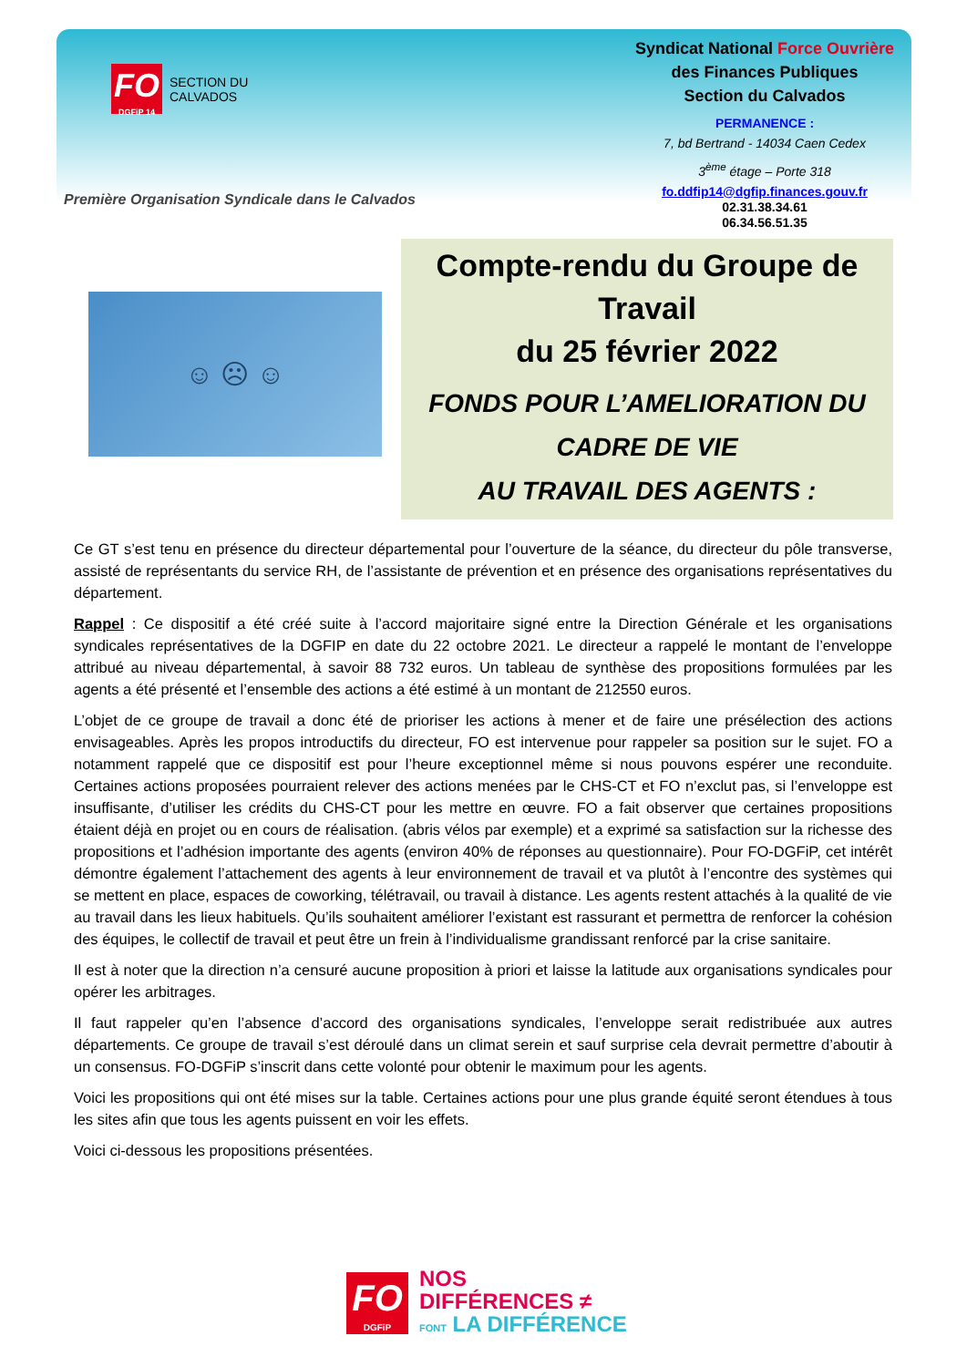FO
DGFiP 14
SECTION DU
CALVADOS
Première Organisation Syndicale dans le Calvados
Syndicat National Force Ouvrière
des Finances Publiques
Section du Calvados
PERMANENCE :
7, bd Bertrand - 14034 Caen Cedex
3<sup>ème</sup> étage – Porte 318
fo.ddfip14@dgfip.finances.gouv.fr
02.31.38.34.61
06.34.56.51.35
☺ ☹ ☺
Compte-rendu du Groupe de Travail
du 25 février 2022
FONDS POUR L’AMELIORATION DU CADRE DE VIE
AU TRAVAIL DES AGENTS :
Ce GT s’est tenu en présence du directeur départemental pour l’ouverture de la séance, du directeur du pôle transverse, assisté de représentants du service RH, de l’assistante de prévention et en présence des organisations représentatives du département.
Rappel : Ce dispositif a été créé suite à l’accord majoritaire signé entre la Direction Générale et les organisations syndicales représentatives de la DGFIP en date du 22 octobre 2021. Le directeur a rappelé le montant de l’enveloppe attribué au niveau départemental, à savoir 88 732 euros. Un tableau de synthèse des propositions formulées par les agents a été présenté et l’ensemble des actions a été estimé à un montant de 212550 euros.
L’objet de ce groupe de travail a donc été de prioriser les actions à mener et de faire une présélection des actions envisageables. Après les propos introductifs du directeur, FO est intervenue pour rappeler sa position sur le sujet. FO a notamment rappelé que ce dispositif est pour l’heure exceptionnel même si nous pouvons espérer une reconduite. Certaines actions proposées pourraient relever des actions menées par le CHS-CT et FO n’exclut pas, si l’enveloppe est insuffisante, d’utiliser les crédits du CHS-CT pour les mettre en œuvre. FO a fait observer que certaines propositions étaient déjà en projet ou en cours de réalisation. (abris vélos par exemple) et a exprimé sa satisfaction sur la richesse des propositions et l’adhésion importante des agents (environ 40% de réponses au questionnaire). Pour FO-DGFiP, cet intérêt démontre également l’attachement des agents à leur environnement de travail et va plutôt à l’encontre des systèmes qui se mettent en place, espaces de coworking, télétravail, ou travail à distance. Les agents restent attachés à la qualité de vie au travail dans les lieux habituels. Qu’ils souhaitent améliorer l’existant est rassurant et permettra de renforcer la cohésion des équipes, le collectif de travail et peut être un frein à l’individualisme grandissant renforcé par la crise sanitaire.
Il est à noter que la direction n’a censuré aucune proposition à priori et laisse la latitude aux organisations syndicales pour opérer les arbitrages.
Il faut rappeler qu’en l’absence d’accord des organisations syndicales, l’enveloppe serait redistribuée aux autres départements. Ce groupe de travail s’est déroulé dans un climat serein et sauf surprise cela devrait permettre d’aboutir à un consensus. FO-DGFiP s’inscrit dans cette volonté pour obtenir le maximum pour les agents.
Voici les propositions qui ont été mises sur la table. Certaines actions pour une plus grande équité seront étendues à tous les sites afin que tous les agents puissent en voir les effets.
Voici ci-dessous les propositions présentées.
FO
DGFiP
NOS
DIFFÉRENCES ≠
FONT LA DIFFÉRENCE